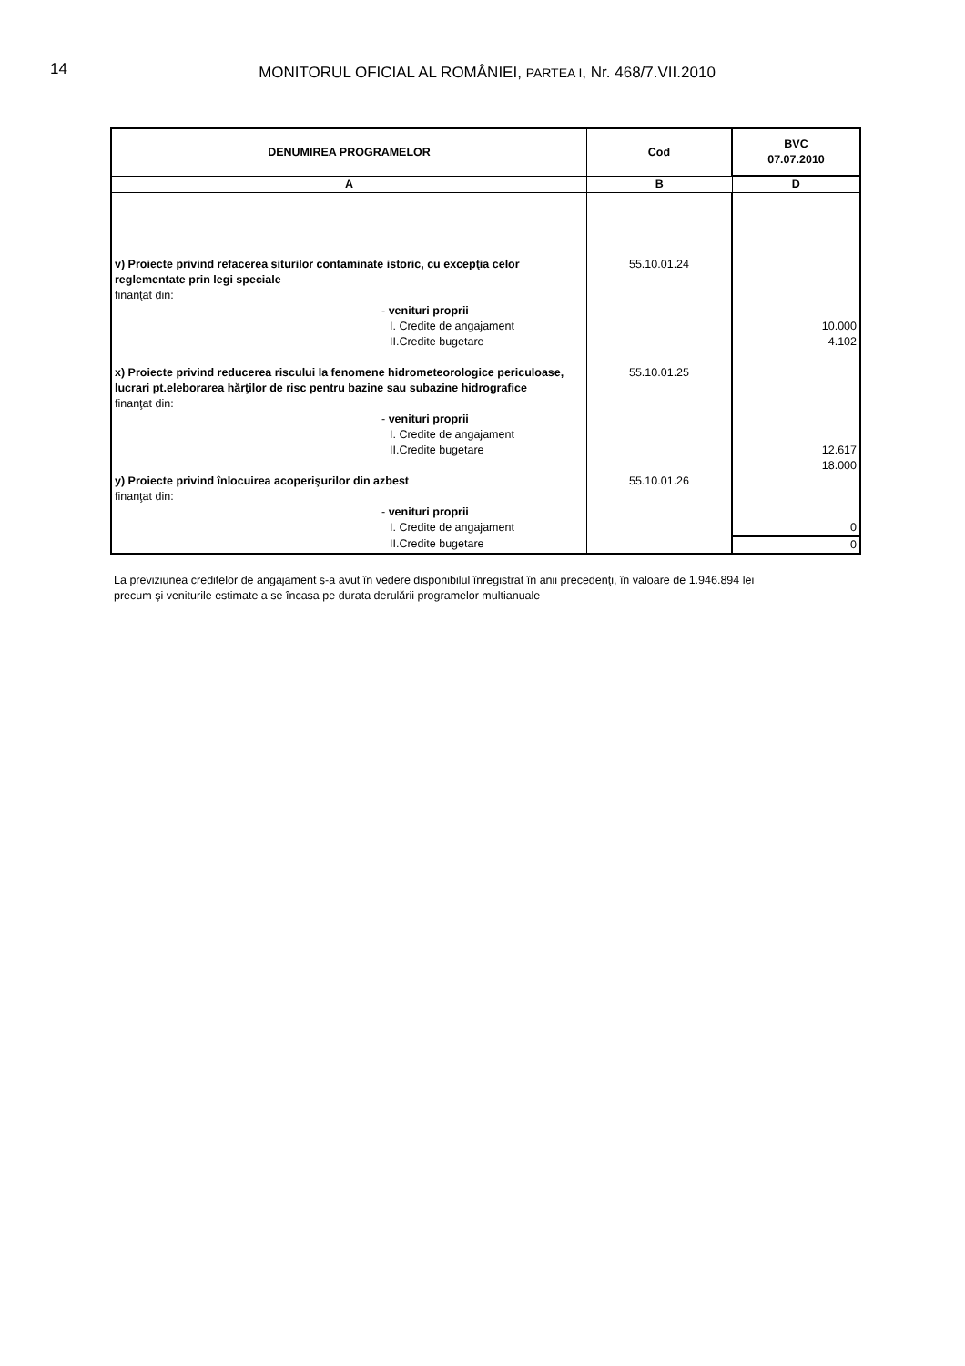14
MONITORUL OFICIAL AL ROMÂNIEI, PARTEA I, Nr. 468/7.VII.2010
| DENUMIREA PROGRAMELOR | Cod | BVC 07.07.2010 |
| --- | --- | --- |
| A | B | D |
| v) Proiecte privind refacerea siturilor contaminate istoric, cu excepţia celor reglementate prin legi speciale finanţat din: - venituri proprii I. Credite de angajament II.Credite bugetare | 55.10.01.24 | 10.000 4.102 |
| x) Proiecte privind reducerea riscului la fenomene hidrometeorologice periculoase, lucrari pt.eleborarea hărţilor de risc pentru bazine sau subazine hidrografice finanţat din: - venituri proprii I. Credite de angajament II.Credite bugetare | 55.10.01.25 | 12.617 18.000 |
| y) Proiecte privind înlocuirea acoperişurilor din azbest finanţat din: - venituri proprii I. Credite de angajament | 55.10.01.26 | 0 |
| II.Credite bugetare | | 0 |
La previziunea creditelor de angajament s-a avut în vedere disponibilul înregistrat în anii precedenţi, în valoare de 1.946.894 lei
precum şi veniturile estimate a se încasa pe durata derulării programelor multianuale